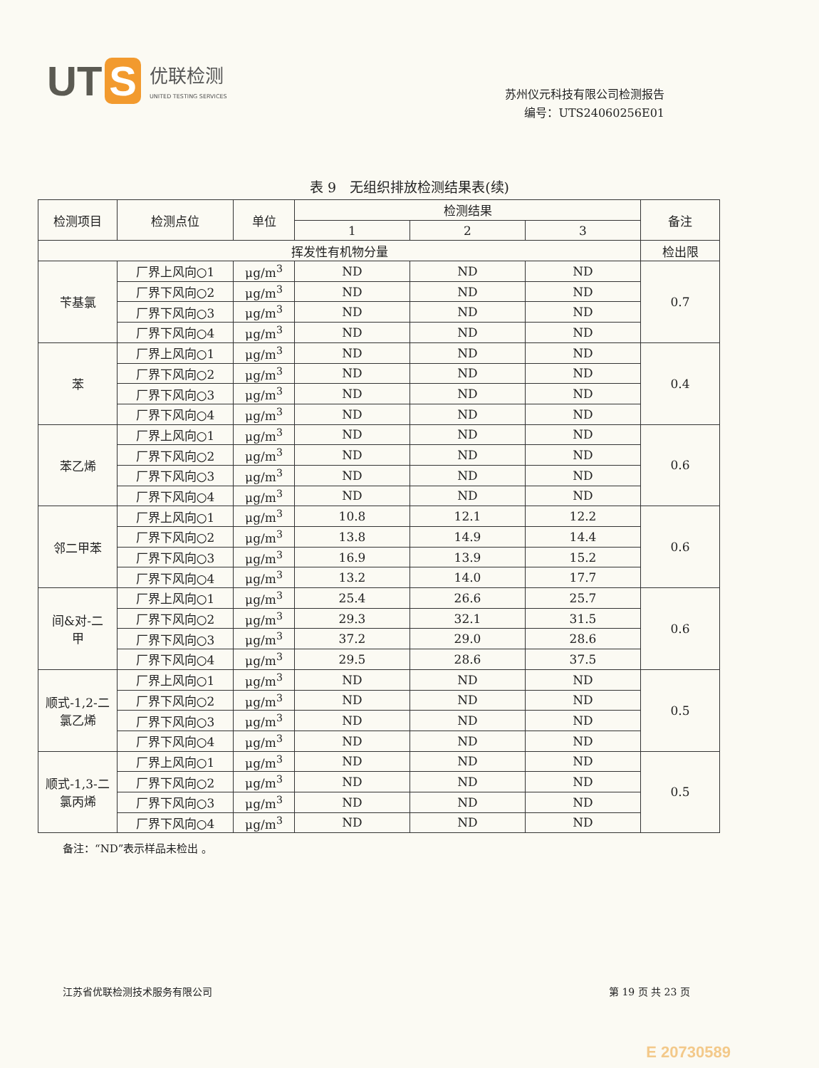UT S
优联检测
UNITED TESTING SERVICES
苏州仪元科技有限公司检测报告
编号：UTS24060256E01
表 9　无组织排放检测结果表(续)
| 检测项目 | 检测点位 | 单位 | 检测结果 | | | 备注 |
| --- | --- | --- | --- | --- | --- | --- |
| | | | 1 | 2 | 3 | |
| 挥发性有机物分量 | | | | | | 检出限 |
| 苄基氯 | 厂界上风向○1 | μg/m<sup>3</sup> | ND | ND | ND | 0.7 |
| | 厂界下风向○2 | μg/m<sup>3</sup> | ND | ND | ND | |
| | 厂界下风向○3 | μg/m<sup>3</sup> | ND | ND | ND | |
| | 厂界下风向○4 | μg/m<sup>3</sup> | ND | ND | ND | |
| 苯 | 厂界上风向○1 | μg/m<sup>3</sup> | ND | ND | ND | 0.4 |
| | 厂界下风向○2 | μg/m<sup>3</sup> | ND | ND | ND | |
| | 厂界下风向○3 | μg/m<sup>3</sup> | ND | ND | ND | |
| | 厂界下风向○4 | μg/m<sup>3</sup> | ND | ND | ND | |
| 苯乙烯 | 厂界上风向○1 | μg/m<sup>3</sup> | ND | ND | ND | 0.6 |
| | 厂界下风向○2 | μg/m<sup>3</sup> | ND | ND | ND | |
| | 厂界下风向○3 | μg/m<sup>3</sup> | ND | ND | ND | |
| | 厂界下风向○4 | μg/m<sup>3</sup> | ND | ND | ND | |
| 邻二甲苯 | 厂界上风向○1 | μg/m<sup>3</sup> | 10.8 | 12.1 | 12.2 | 0.6 |
| | 厂界下风向○2 | μg/m<sup>3</sup> | 13.8 | 14.9 | 14.4 | |
| | 厂界下风向○3 | μg/m<sup>3</sup> | 16.9 | 13.9 | 15.2 | |
| | 厂界下风向○4 | μg/m<sup>3</sup> | 13.2 | 14.0 | 17.7 | |
| 间&对-二 甲 | 厂界上风向○1 | μg/m<sup>3</sup> | 25.4 | 26.6 | 25.7 | 0.6 |
| | 厂界下风向○2 | μg/m<sup>3</sup> | 29.3 | 32.1 | 31.5 | |
| | 厂界下风向○3 | μg/m<sup>3</sup> | 37.2 | 29.0 | 28.6 | |
| | 厂界下风向○4 | μg/m<sup>3</sup> | 29.5 | 28.6 | 37.5 | |
| 顺式-1,2-二 氯乙烯 | 厂界上风向○1 | μg/m<sup>3</sup> | ND | ND | ND | 0.5 |
| | 厂界下风向○2 | μg/m<sup>3</sup> | ND | ND | ND | |
| | 厂界下风向○3 | μg/m<sup>3</sup> | ND | ND | ND | |
| | 厂界下风向○4 | μg/m<sup>3</sup> | ND | ND | ND | |
| 顺式-1,3-二 氯丙烯 | 厂界上风向○1 | μg/m<sup>3</sup> | ND | ND | ND | 0.5 |
| | 厂界下风向○2 | μg/m<sup>3</sup> | ND | ND | ND | |
| | 厂界下风向○3 | μg/m<sup>3</sup> | ND | ND | ND | |
| | 厂界下风向○4 | μg/m<sup>3</sup> | ND | ND | ND | |
备注：“ND”表示样品未检出 。
江苏省优联检测技术服务有限公司 第 19 页 共 23 页
E 20730589